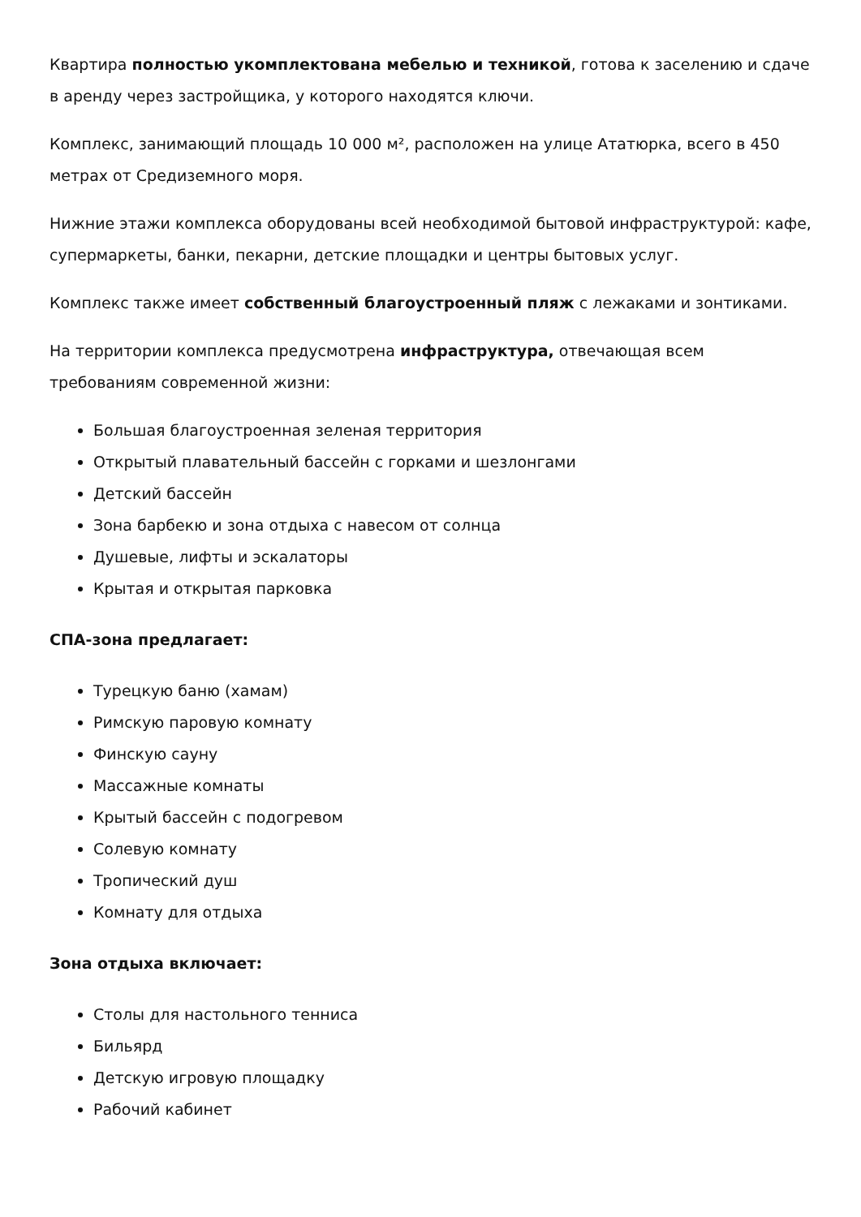Квартира полностью укомплектована мебелью и техникой, готова к заселению и сдаче в аренду через застройщика, у которого находятся ключи.
Комплекс, занимающий площадь 10 000 м², расположен на улице Ататюрка, всего в 450 метрах от Средиземного моря.
Нижние этажи комплекса оборудованы всей необходимой бытовой инфраструктурой: кафе, супермаркеты, банки, пекарни, детские площадки и центры бытовых услуг.
Комплекс также имеет собственный благоустроенный пляж с лежаками и зонтиками.
На территории комплекса предусмотрена инфраструктура, отвечающая всем требованиям современной жизни:
Большая благоустроенная зеленая территория
Открытый плавательный бассейн с горками и шезлонгами
Детский бассейн
Зона барбекю и зона отдыха с навесом от солнца
Душевые, лифты и эскалаторы
Крытая и открытая парковка
СПА-зона предлагает:
Турецкую баню (хамам)
Римскую паровую комнату
Финскую сауну
Массажные комнаты
Крытый бассейн с подогревом
Солевую комнату
Тропический душ
Комнату для отдыха
Зона отдыха включает:
Столы для настольного тенниса
Бильярд
Детскую игровую площадку
Рабочий кабинет